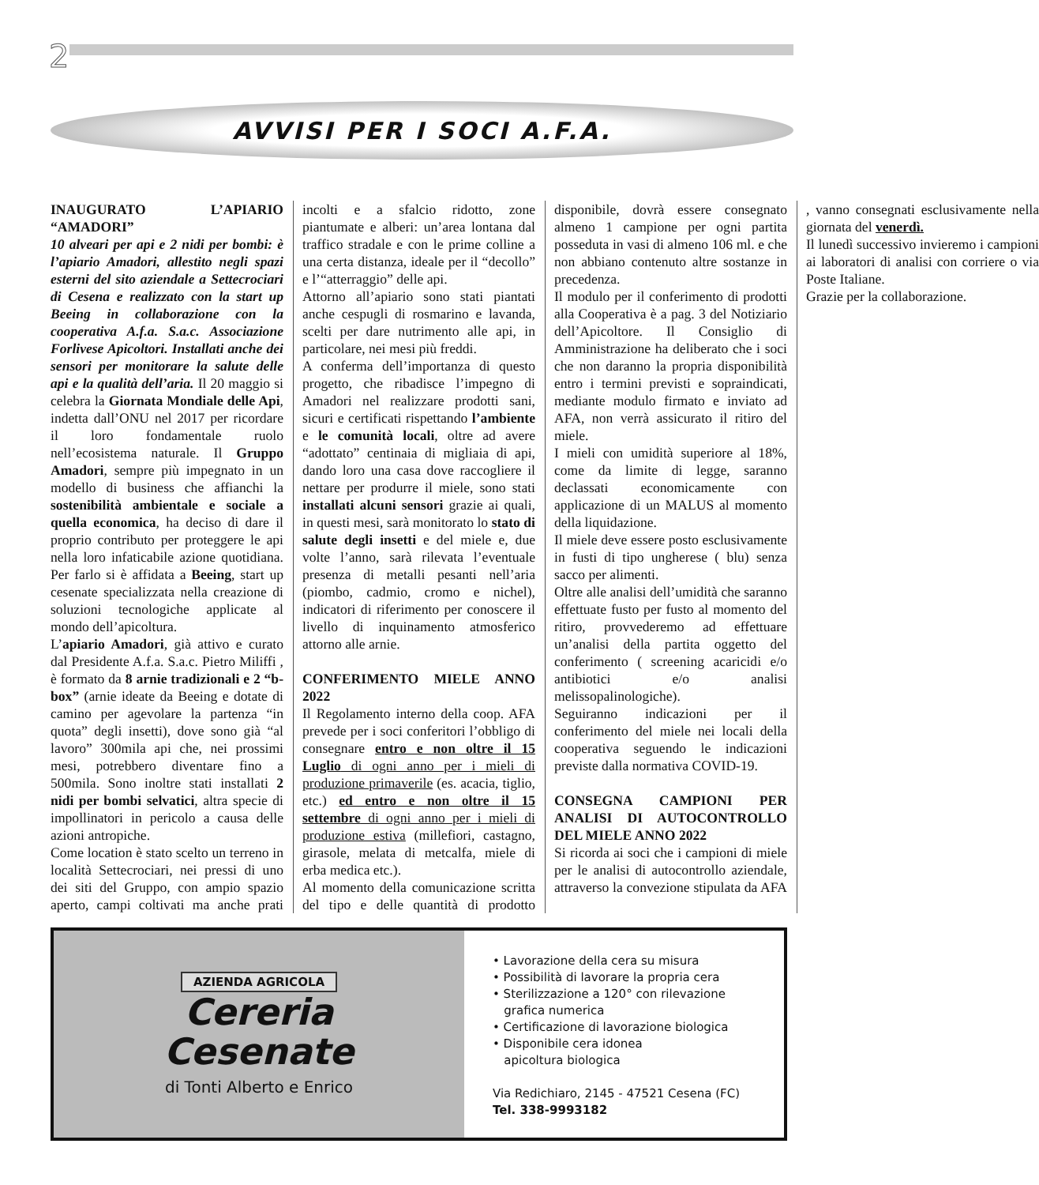2
AVVISI PER I SOCI A.F.A.
INAUGURATO L’APIARIO “AMADORI”
10 alveari per api e 2 nidi per bombi: è l’apiario Amadori, allestito negli spazi esterni del sito aziendale a Settecrociari di Cesena e realizzato con la start up Beeing in collaborazione con la cooperativa A.f.a. S.a.c. Associazione Forlivese Apicoltori. Installati anche dei sensori per monitorare la salute delle api e la qualità dell’aria. Il 20 maggio si celebra la Giornata Mondiale delle Api, indetta dall’ONU nel 2017 per ricordare il loro fondamentale ruolo nell’ecosistema naturale. Il Gruppo Amadori, sempre più impegnato in un modello di business che affianchi la sostenibilità ambientale e sociale a quella economica, ha deciso di dare il proprio contributo per proteggere le api nella loro infaticabile azione quotidiana. Per farlo si è affidata a Beeing, start up cesenate specializzata nella creazione di soluzioni tecnologiche applicate al mondo dell’apicoltura.
L’apiario Amadori, già attivo e curato dal Presidente A.f.a. S.a.c. Pietro Miliffi , è formato da 8 arnie tradizionali e 2 “b-box” (arnie ideate da Beeing e dotate di camino per agevolare la partenza “in quota” degli insetti), dove sono già “al lavoro” 300mila api che, nei prossimi mesi, potrebbero diventare fino a 500mila. Sono inoltre stati installati 2 nidi per bombi selvatici, altra specie di impollinatori in pericolo a causa delle azioni antropiche.
Come location è stato scelto un terreno in località Settecrociari, nei pressi di uno dei siti del Gruppo, con ampio spazio aperto, campi coltivati ma anche prati incolti e a sfalcio ridotto, zone piantumate e alberi: un’area lontana dal traffico stradale e con le prime colline a una certa distanza, ideale per il “decollo” e l’“atterraggio” delle api.
Attorno all’apiario sono stati piantati anche cespugli di rosmarino e lavanda, scelti per dare nutrimento alle api, in particolare, nei mesi più freddi.
A conferma dell’importanza di questo progetto, che ribadisce l’impegno di Amadori nel realizzare prodotti sani, sicuri e certificati rispettando l’ambiente e le comunità locali, oltre ad avere “adottato” centinaia di migliaia di api, dando loro una casa dove raccogliere il nettare per produrre il miele, sono stati installati alcuni sensori grazie ai quali, in questi mesi, sarà monitorato lo stato di salute degli insetti e del miele e, due volte l’anno, sarà rilevata l’eventuale presenza di metalli pesanti nell’aria (piombo, cadmio, cromo e nichel), indicatori di riferimento per conoscere il livello di inquinamento atmosferico attorno alle arnie.
CONFERIMENTO MIELE ANNO 2022
Il Regolamento interno della coop. AFA prevede per i soci conferitori l’obbligo di consegnare entro e non oltre il 15 Luglio di ogni anno per i mieli di produzione primaverile (es. acacia, tiglio, etc.) ed entro e non oltre il 15 settembre di ogni anno per i mieli di produzione estiva (millefiori, castagno, girasole, melata di metcalfa, miele di erba medica etc.).
Al momento della comunicazione scritta del tipo e delle quantità di prodotto disponibile, dovrà essere consegnato almeno 1 campione per ogni partita posseduta in vasi di almeno 106 ml. e che non abbiano contenuto altre sostanze in precedenza.
Il modulo per il conferimento di prodotti alla Cooperativa è a pag. 3 del Notiziario dell’Apicoltore. Il Consiglio di Amministrazione ha deliberato che i soci che non daranno la propria disponibilità entro i termini previsti e sopraindicati, mediante modulo firmato e inviato ad AFA, non verrà assicurato il ritiro del miele.
I mieli con umidità superiore al 18%, come da limite di legge, saranno declassati economicamente con applicazione di un MALUS al momento della liquidazione.
Il miele deve essere posto esclusivamente in fusti di tipo ungherese ( blu) senza sacco per alimenti.
Oltre alle analisi dell’umidità che saranno effettuate fusto per fusto al momento del ritiro, provvederemo ad effettuare un’analisi della partita oggetto del conferimento ( screening acaricidi e/o antibiotici e/o analisi melissopalinologiche).
Seguiranno indicazioni per il conferimento del miele nei locali della cooperativa seguendo le indicazioni previste dalla normativa COVID-19.
CONSEGNA CAMPIONI PER ANALISI DI AUTOCONTROLLO DEL MIELE ANNO 2022
Si ricorda ai soci che i campioni di miele per le analisi di autocontrollo aziendale, attraverso la convezione stipulata da AFA , vanno consegnati esclusivamente nella giornata del venerdì.
Il lunedì successivo invieremo i campioni ai laboratori di analisi con corriere o via Poste Italiane.
Grazie per la collaborazione.
AZIENDA AGRICOLA
Cereria
Cesenate
di Tonti Alberto e Enrico
• Lavorazione della cera su misura
• Possibilità di lavorare la propria cera
• Sterilizzazione a 120° con rilevazione
grafica numerica
• Certificazione di lavorazione biologica
• Disponibile cera idonea
apicoltura biologica
Via Redichiaro, 2145 - 47521 Cesena (FC)
Tel. 338-9993182